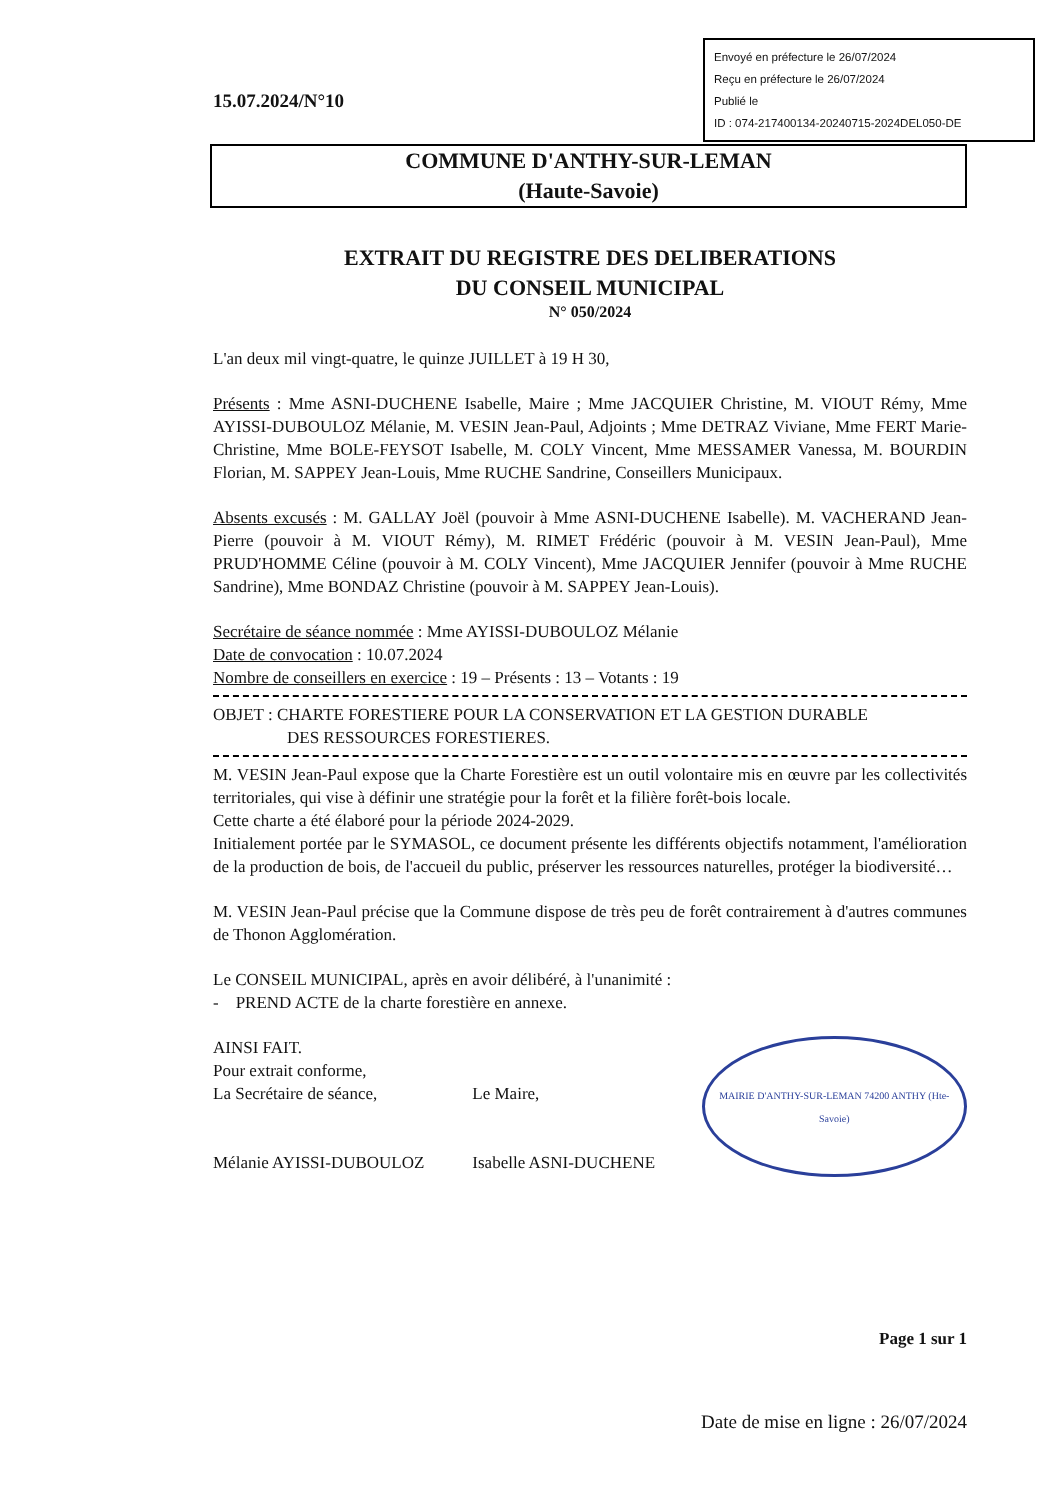Envoyé en préfecture le 26/07/2024
Reçu en préfecture le 26/07/2024
Publié le
ID : 074-217400134-20240715-2024DEL050-DE
15.07.2024/N°10
COMMUNE D'ANTHY-SUR-LEMAN
(Haute-Savoie)
EXTRAIT DU REGISTRE DES DELIBERATIONS
DU CONSEIL MUNICIPAL
N° 050/2024
L'an deux mil vingt-quatre, le quinze JUILLET à 19 H 30,
Présents : Mme ASNI-DUCHENE Isabelle, Maire ; Mme JACQUIER Christine, M. VIOUT Rémy, Mme AYISSI-DUBOULOZ Mélanie, M. VESIN Jean-Paul, Adjoints ; Mme DETRAZ Viviane, Mme FERT Marie-Christine, Mme BOLE-FEYSOT Isabelle, M. COLY Vincent, Mme MESSAMER Vanessa, M. BOURDIN Florian, M. SAPPEY Jean-Louis, Mme RUCHE Sandrine, Conseillers Municipaux.
Absents excusés : M. GALLAY Joël (pouvoir à Mme ASNI-DUCHENE Isabelle). M. VACHERAND Jean-Pierre (pouvoir à M. VIOUT Rémy), M. RIMET Frédéric (pouvoir à M. VESIN Jean-Paul), Mme PRUD'HOMME Céline (pouvoir à M. COLY Vincent), Mme JACQUIER Jennifer (pouvoir à Mme RUCHE Sandrine), Mme BONDAZ Christine (pouvoir à M. SAPPEY Jean-Louis).
Secrétaire de séance nommée : Mme AYISSI-DUBOULOZ Mélanie
Date de convocation : 10.07.2024
Nombre de conseillers en exercice : 19 – Présents : 13 – Votants : 19
OBJET : CHARTE FORESTIERE POUR LA CONSERVATION ET LA GESTION DURABLE
DES RESSOURCES FORESTIERES.
M. VESIN Jean-Paul expose que la Charte Forestière est un outil volontaire mis en œuvre par les collectivités territoriales, qui vise à définir une stratégie pour la forêt et la filière forêt-bois locale.
Cette charte a été élaboré pour la période 2024-2029.
Initialement portée par le SYMASOL, ce document présente les différents objectifs notamment, l'amélioration de la production de bois, de l'accueil du public, préserver les ressources naturelles, protéger la biodiversité…
M. VESIN Jean-Paul précise que la Commune dispose de très peu de forêt contrairement à d'autres communes de Thonon Agglomération.
Le CONSEIL MUNICIPAL, après en avoir délibéré, à l'unanimité :
- PREND ACTE de la charte forestière en annexe.
AINSI FAIT.
Pour extrait conforme,
La Secrétaire de séance,
Mélanie AYISSI-DUBOULOZ
Le Maire,
Isabelle ASNI-DUCHENE
MAIRIE D'ANTHY-SUR-LEMAN 74200 ANTHY (Hte-Savoie)
Page 1 sur 1
Date de mise en ligne : 26/07/2024